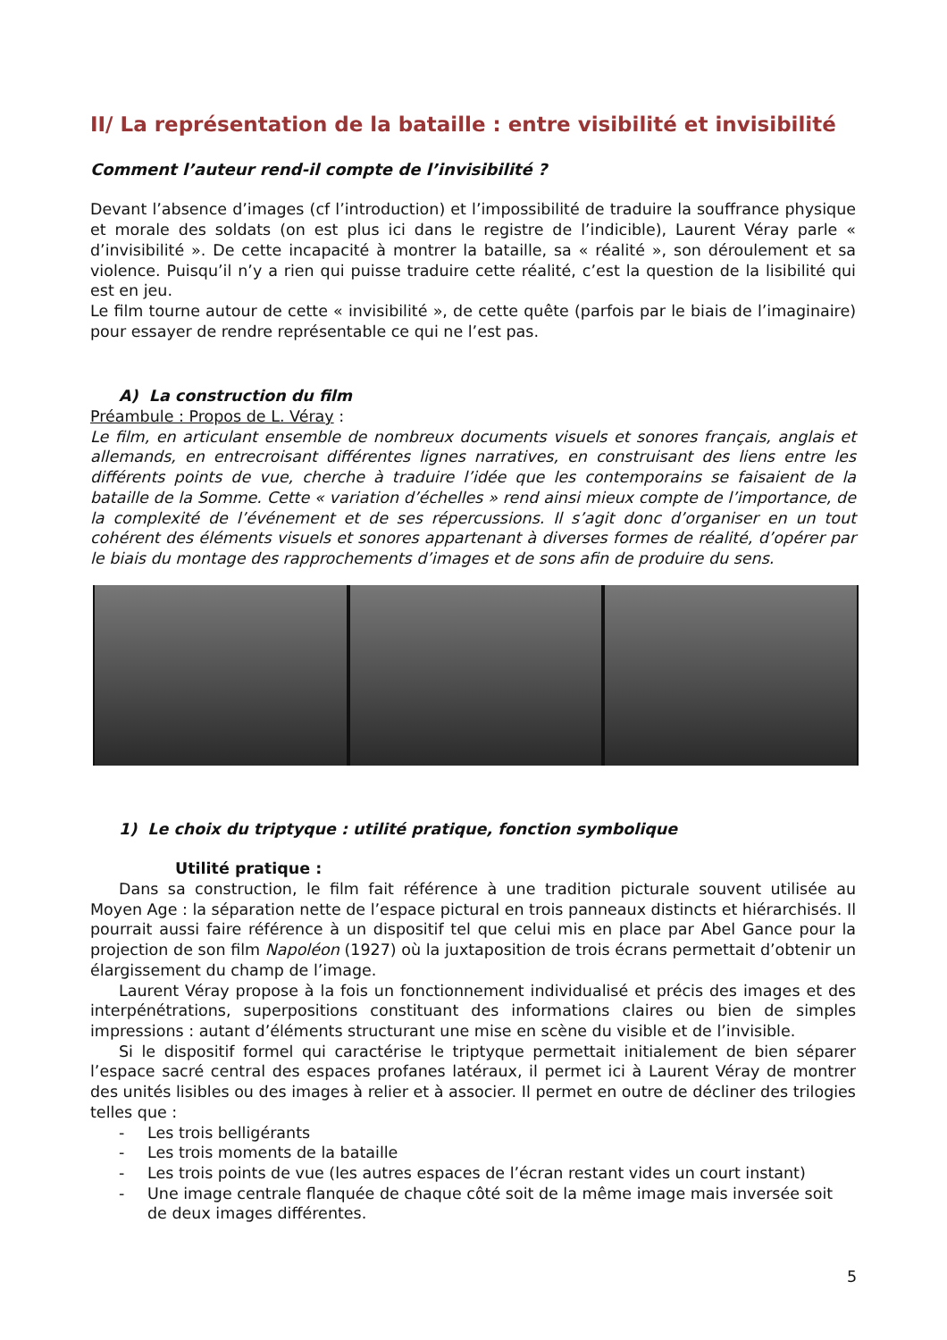II/ La représentation de la bataille : entre visibilité et invisibilité
Comment l’auteur rend-il compte de l’invisibilité ?
Devant l’absence d’images (cf l’introduction) et l’impossibilité de traduire la souffrance physique et morale des soldats (on est plus ici dans le registre de l’indicible), Laurent Véray parle « d’invisibilité ». De cette incapacité à montrer la bataille, sa « réalité », son déroulement et sa violence. Puisqu’il n’y a rien qui puisse traduire cette réalité, c’est la question de la lisibilité qui est en jeu.
Le film tourne autour de cette « invisibilité », de cette quête (parfois par le biais de l’imaginaire) pour essayer de rendre représentable ce qui ne l’est pas.
A) La construction du film
Préambule : Propos de L. Véray :
Le film, en articulant ensemble de nombreux documents visuels et sonores français, anglais et allemands, en entrecroisant différentes lignes narratives, en construisant des liens entre les différents points de vue, cherche à traduire l’idée que les contemporains se faisaient de la bataille de la Somme. Cette « variation d’échelles » rend ainsi mieux compte de l’importance, de la complexité de l’événement et de ses répercussions. Il s’agit donc d’organiser en un tout cohérent des éléments visuels et sonores appartenant à diverses formes de réalité, d’opérer par le biais du montage des rapprochements d’images et de sons afin de produire du sens.
1) Le choix du triptyque : utilité pratique, fonction symbolique
Utilité pratique :
Dans sa construction, le film fait référence à une tradition picturale souvent utilisée au Moyen Age : la séparation nette de l’espace pictural en trois panneaux distincts et hiérarchisés. Il pourrait aussi faire référence à un dispositif tel que celui mis en place par Abel Gance pour la projection de son film Napoléon (1927) où la juxtaposition de trois écrans permettait d’obtenir un élargissement du champ de l’image.
Laurent Véray propose à la fois un fonctionnement individualisé et précis des images et des interpénétrations, superpositions constituant des informations claires ou bien de simples impressions : autant d’éléments structurant une mise en scène du visible et de l’invisible.
Si le dispositif formel qui caractérise le triptyque permettait initialement de bien séparer l’espace sacré central des espaces profanes latéraux, il permet ici à Laurent Véray de montrer des unités lisibles ou des images à relier et à associer. Il permet en outre de décliner des trilogies telles que :
- Les trois belligérants
- Les trois moments de la bataille
- Les trois points de vue (les autres espaces de l’écran restant vides un court instant)
- Une image centrale flanquée de chaque côté soit de la même image mais inversée soit de deux images différentes.
5